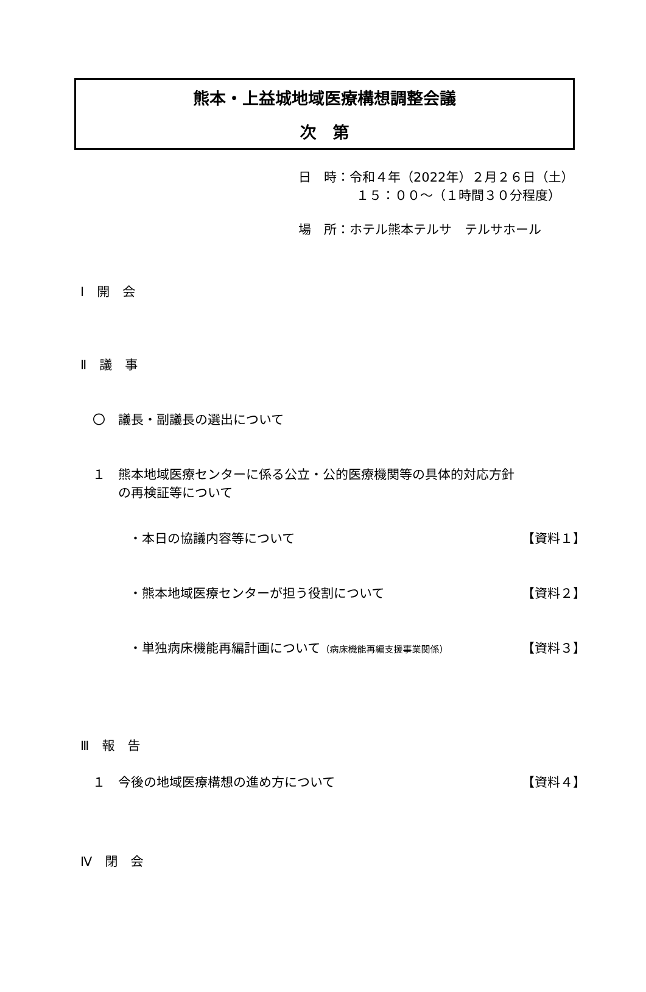熊本・上益城地域医療構想調整会議
次　第
日　時：令和４年（2022年）２月２６日（土）
１５：００～（１時間３０分程度）
場　所：ホテル熊本テルサ　テルサホール
Ⅰ　開　会
Ⅱ　議　事
〇　議長・副議長の選出について
１　熊本地域医療センターに係る公立・公的医療機関等の具体的対応方針
　　の再検証等について
・本日の協議内容等について 【資料１】
・熊本地域医療センターが担う役割について 【資料２】
・単独病床機能再編計画について（病床機能再編支援事業関係） 【資料３】
Ⅲ　報　告
１　今後の地域医療構想の進め方について 【資料４】
Ⅳ　閉　会